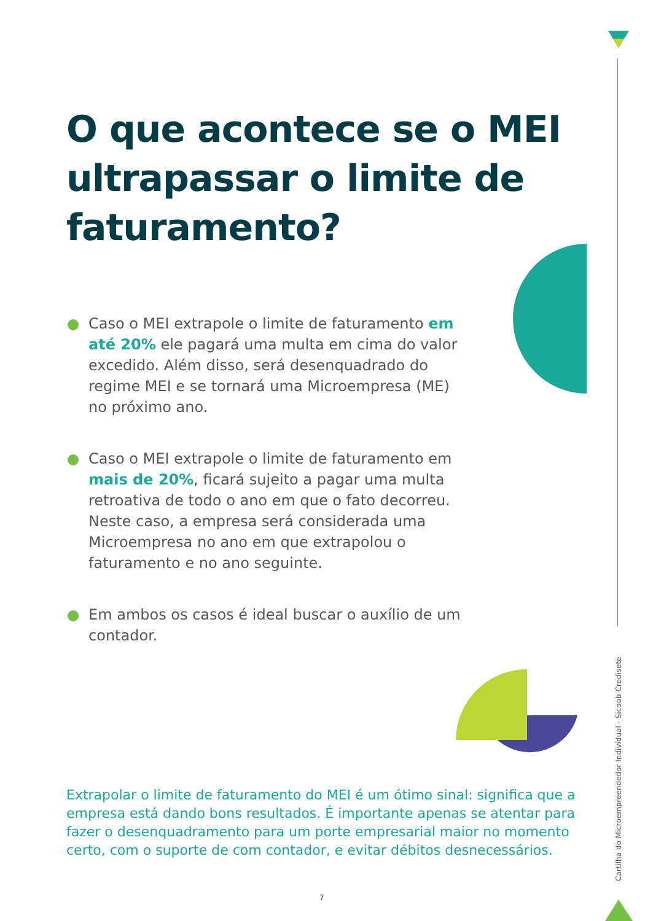O que acontece se o MEI ultrapassar o limite de faturamento?
Caso o MEI extrapole o limite de faturamento em até 20% ele pagará uma multa em cima do valor excedido. Além disso, será desenquadrado do regime MEI e se tornará uma Microempresa (ME) no próximo ano.
Caso o MEI extrapole o limite de faturamento em mais de 20%, ficará sujeito a pagar uma multa retroativa de todo o ano em que o fato decorreu. Neste caso, a empresa será considerada uma Microempresa no ano em que extrapolou o faturamento e no ano seguinte.
Em ambos os casos é ideal buscar o auxílio de um contador.
Extrapolar o limite de faturamento do MEI é um ótimo sinal: significa que a empresa está dando bons resultados. É importante apenas se atentar para fazer o desenquadramento para um porte empresarial maior no momento certo, com o suporte de com contador, e evitar débitos desnecessários.
7
Cartilha do Microempreendedor Individual - Sicoob Credisete